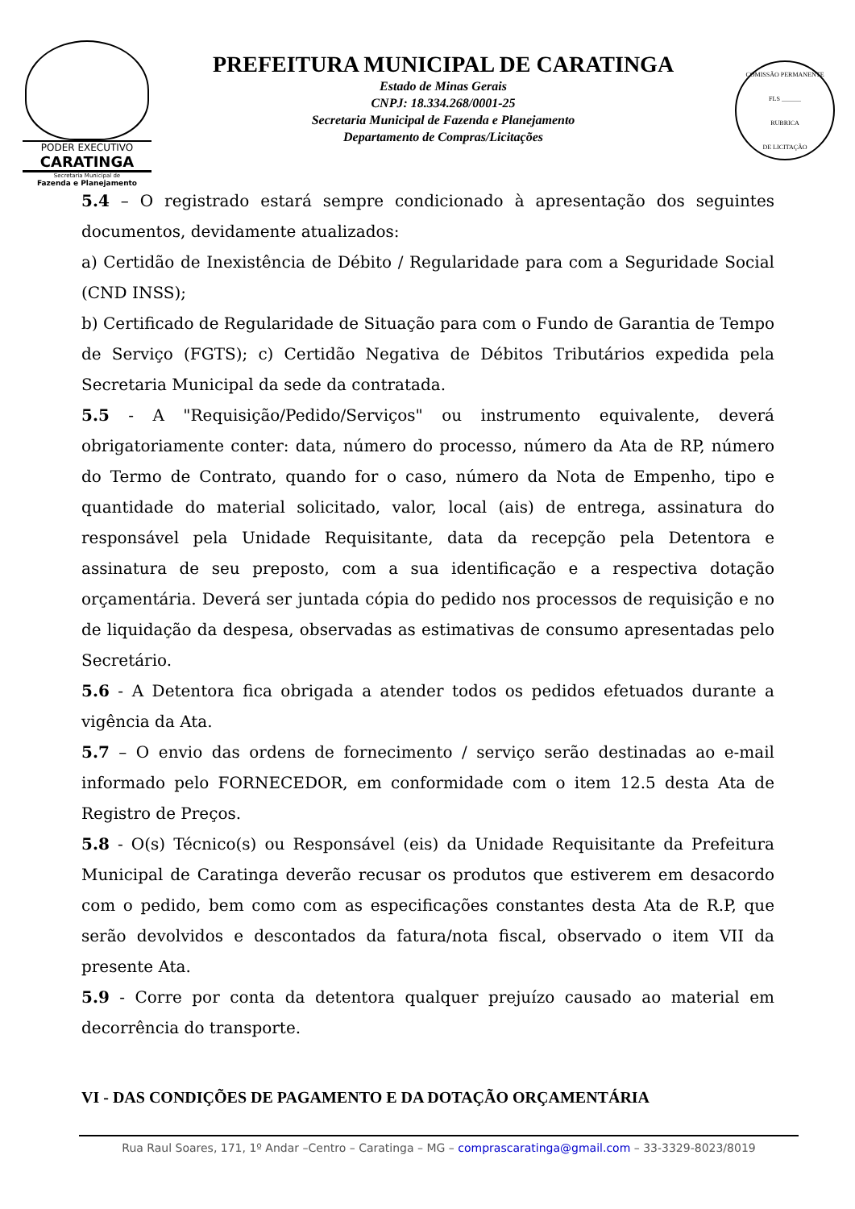PODER EXECUTIVO
CARATINGA
Secretaria Municipal de
Fazenda e Planejamento
PREFEITURA MUNICIPAL DE CARATINGA
Estado de Minas Gerais
CNPJ: 18.334.268/0001-25
Secretaria Municipal de Fazenda e Planejamento
Departamento de Compras/Licitações
COMISSÃO PERMANENTE
FLS ______
RUBRICA
DE LICITAÇÃO
5.4 – O registrado estará sempre condicionado à apresentação dos seguintes documentos, devidamente atualizados:
a) Certidão de Inexistência de Débito / Regularidade para com a Seguridade Social (CND INSS);
b) Certificado de Regularidade de Situação para com o Fundo de Garantia de Tempo de Serviço (FGTS); c) Certidão Negativa de Débitos Tributários expedida pela Secretaria Municipal da sede da contratada.
5.5 - A "Requisição/Pedido/Serviços" ou instrumento equivalente, deverá obrigatoriamente conter: data, número do processo, número da Ata de RP, número do Termo de Contrato, quando for o caso, número da Nota de Empenho, tipo e quantidade do material solicitado, valor, local (ais) de entrega, assinatura do responsável pela Unidade Requisitante, data da recepção pela Detentora e assinatura de seu preposto, com a sua identificação e a respectiva dotação orçamentária. Deverá ser juntada cópia do pedido nos processos de requisição e no de liquidação da despesa, observadas as estimativas de consumo apresentadas pelo Secretário.
5.6 - A Detentora fica obrigada a atender todos os pedidos efetuados durante a vigência da Ata.
5.7 – O envio das ordens de fornecimento / serviço serão destinadas ao e-mail informado pelo FORNECEDOR, em conformidade com o item 12.5 desta Ata de Registro de Preços.
5.8 - O(s) Técnico(s) ou Responsável (eis) da Unidade Requisitante da Prefeitura Municipal de Caratinga deverão recusar os produtos que estiverem em desacordo com o pedido, bem como com as especificações constantes desta Ata de R.P, que serão devolvidos e descontados da fatura/nota fiscal, observado o item VII da presente Ata.
5.9 - Corre por conta da detentora qualquer prejuízo causado ao material em decorrência do transporte.
VI - DAS CONDIÇÕES DE PAGAMENTO E DA DOTAÇÃO ORÇAMENTÁRIA
Rua Raul Soares, 171, 1º Andar –Centro – Caratinga – MG – comprascaratinga@gmail.com – 33-3329-8023/8019